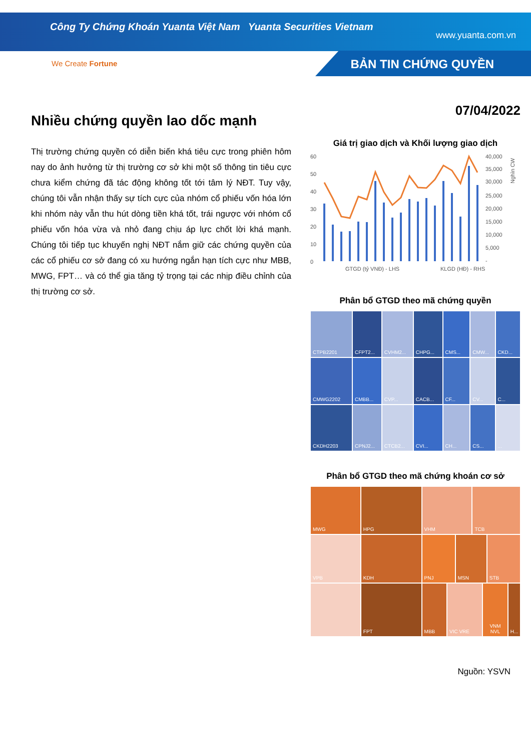Công Ty Chứng Khoán Yuanta Việt Nam Yuanta Securities Vietnam
www.yuanta.com.vn
We Create Fortune BẢN TIN CHỨNG QUYỀN
Nhiều chứng quyền lao dốc mạnh
Thị trường chứng quyền có diễn biến khá tiêu cực trong phiên hôm nay do ảnh hưởng từ thị trường cơ sở khi một số thông tin tiêu cực chưa kiểm chứng đã tác động không tốt tới tâm lý NĐT. Tuy vậy, chúng tôi vẫn nhận thấy sự tích cực của nhóm cổ phiếu vốn hóa lớn khi nhóm này vẫn thu hút dòng tiền khá tốt, trái ngược với nhóm cổ phiếu vốn hóa vừa và nhỏ đang chịu áp lực chốt lời khá mạnh. Chúng tôi tiếp tục khuyến nghị NĐT nắm giữ các chứng quyền của các cổ phiếu cơ sở đang có xu hướng ngắn hạn tích cực như MBB, MWG, FPT… và có thể gia tăng tỷ trọng tại các nhịp điều chỉnh của thị trường cơ sở.
07/04/2022
Giá trị giao dịch và Khối lượng giao dịch
60
50
40
30
20
10
0
40,000
35,000
30,000
25,000
20,000
15,000
10,000
5,000
-
Nghìn CW
GTGD (tỷ VNĐ) - LHS
KLGD (HĐ) - RHS
Phân bổ GTGD theo mã chứng quyền
CTPB2201
CFPT2...
CVHM2...
CHPG...
CMS...
CMW...
CKD...
CMWG2202
CMBB...
CVP...
CACB...
CF...
CV...
C...
CKDH2203
CPNJ2...
CTCB2...
CVI...
CH...
CS...
...
Phân bổ GTGD theo mã chứng khoán cơ sở
MWG
HPG
VHM
TCB
VPB
KDH
PNJ
MSN
STB
FPT
MBB
VIC VRE
VNM NVL
H...
Nguồn: YSVN